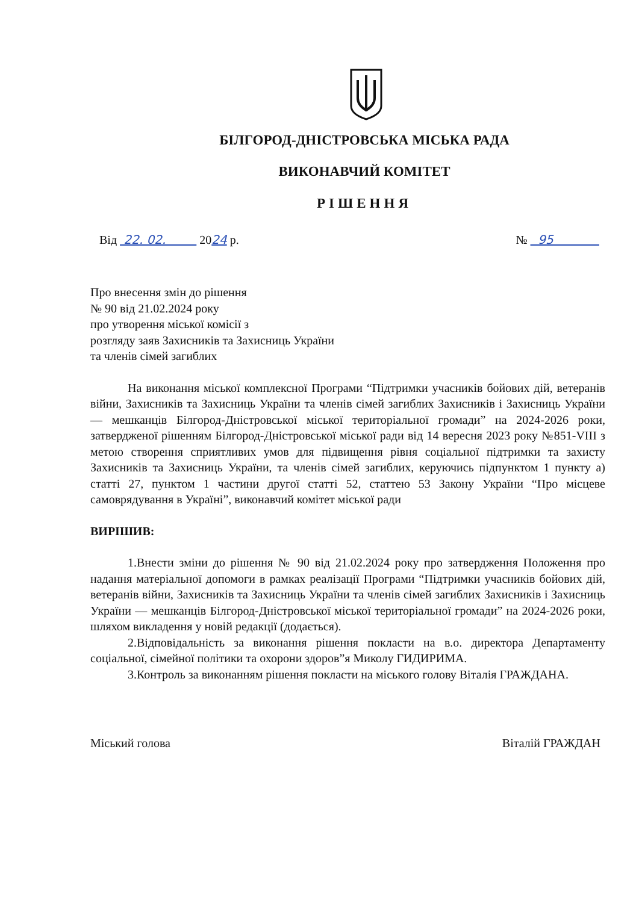БІЛГОРОД-ДНІСТРОВСЬКА МІСЬКА РАДА
ВИКОНАВЧИЙ КОМІТЕТ
РІШЕННЯ
Від 22. 02. 2024 р. № 95
Про внесення змін до рішення
№ 90 від 21.02.2024 року
про утворення міської комісії з
розгляду заяв Захисників та Захисниць України
та членів сімей загиблих
На виконання міської комплексної Програми “Підтримки учасників бойових дій, ветеранів війни, Захисників та Захисниць України та членів сімей загиблих Захисників і Захисниць України — мешканців Білгород-Дністровської міської територіальної громади” на 2024-2026 роки, затвердженої рішенням Білгород-Дністровської міської ради від 14 вересня 2023 року №851-VIII з метою створення сприятливих умов для підвищення рівня соціальної підтримки та захисту Захисників та Захисниць України, та членів сімей загиблих, керуючись підпунктом 1 пункту а) статті 27, пунктом 1 частини другої статті 52, статтею 53 Закону України “Про місцеве самоврядування в Україні”, виконавчий комітет міської ради
ВИРІШИВ:
1.Внести зміни до рішення № 90 від 21.02.2024 року про затвердження Положення про надання матеріальної допомоги в рамках реалізації Програми “Підтримки учасників бойових дій, ветеранів війни, Захисників та Захисниць України та членів сімей загиблих Захисників і Захисниць України — мешканців Білгород-Дністровської міської територіальної громади” на 2024-2026 роки, шляхом викладення у новій редакції (додається).
2.Відповідальність за виконання рішення покласти на в.о. директора Департаменту соціальної, сімейної політики та охорони здоров”я Миколу ГИДИРИМА.
3.Контроль за виконанням рішення покласти на міського голову Віталія ГРАЖДАНА.
Міський голова Віталій ГРАЖДАН